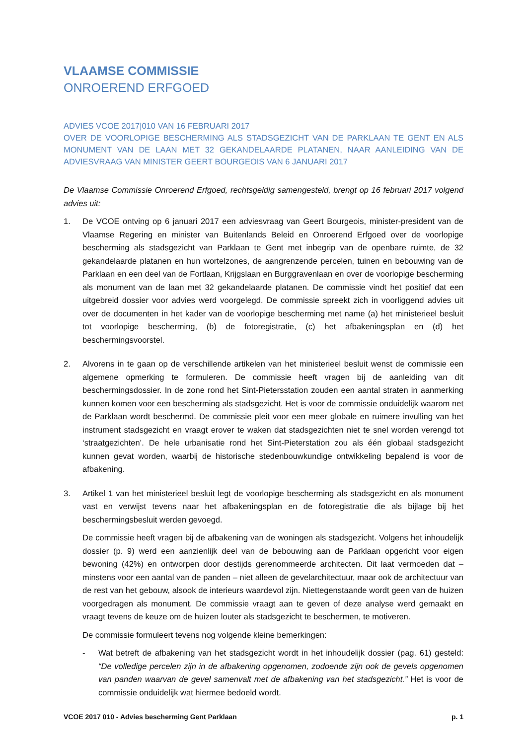VLAAMSE COMMISSIE
ONROEREND ERFGOED
ADVIES VCOE 2017|010 VAN 16 FEBRUARI 2017
OVER DE VOORLOPIGE BESCHERMING ALS STADSGEZICHT VAN DE PARKLAAN TE GENT EN ALS MONUMENT VAN DE LAAN MET 32 GEKANDELAARDE PLATANEN, NAAR AANLEIDING VAN DE ADVIESVRAAG VAN MINISTER GEERT BOURGEOIS VAN 6 JANUARI 2017
De Vlaamse Commissie Onroerend Erfgoed, rechtsgeldig samengesteld, brengt op 16 februari 2017 volgend advies uit:
1. De VCOE ontving op 6 januari 2017 een adviesvraag van Geert Bourgeois, minister-president van de Vlaamse Regering en minister van Buitenlands Beleid en Onroerend Erfgoed over de voorlopige bescherming als stadsgezicht van Parklaan te Gent met inbegrip van de openbare ruimte, de 32 gekandelaarde platanen en hun wortelzones, de aangrenzende percelen, tuinen en bebouwing van de Parklaan en een deel van de Fortlaan, Krijgslaan en Burggravenlaan en over de voorlopige bescherming als monument van de laan met 32 gekandelaarde platanen. De commissie vindt het positief dat een uitgebreid dossier voor advies werd voorgelegd. De commissie spreekt zich in voorliggend advies uit over de documenten in het kader van de voorlopige bescherming met name (a) het ministerieel besluit tot voorlopige bescherming, (b) de fotoregistratie, (c) het afbakeningsplan en (d) het beschermingsvoorstel.
2. Alvorens in te gaan op de verschillende artikelen van het ministerieel besluit wenst de commissie een algemene opmerking te formuleren. De commissie heeft vragen bij de aanleiding van dit beschermingsdossier. In de zone rond het Sint-Pietersstation zouden een aantal straten in aanmerking kunnen komen voor een bescherming als stadsgezicht. Het is voor de commissie onduidelijk waarom net de Parklaan wordt beschermd. De commissie pleit voor een meer globale en ruimere invulling van het instrument stadsgezicht en vraagt erover te waken dat stadsgezichten niet te snel worden verengd tot ‘straatgezichten’. De hele urbanisatie rond het Sint-Pieterstation zou als één globaal stadsgezicht kunnen gevat worden, waarbij de historische stedenbouwkundige ontwikkeling bepalend is voor de afbakening.
3. Artikel 1 van het ministerieel besluit legt de voorlopige bescherming als stadsgezicht en als monument vast en verwijst tevens naar het afbakeningsplan en de fotoregistratie die als bijlage bij het beschermingsbesluit werden gevoegd.
De commissie heeft vragen bij de afbakening van de woningen als stadsgezicht. Volgens het inhoudelijk dossier (p. 9) werd een aanzienlijk deel van de bebouwing aan de Parklaan opgericht voor eigen bewoning (42%) en ontworpen door destijds gerenommeerde architecten. Dit laat vermoeden dat – minstens voor een aantal van de panden – niet alleen de gevelarchitectuur, maar ook de architectuur van de rest van het gebouw, alsook de interieurs waardevol zijn. Niettegenstaande wordt geen van de huizen voorgedragen als monument. De commissie vraagt aan te geven of deze analyse werd gemaakt en vraagt tevens de keuze om de huizen louter als stadsgezicht te beschermen, te motiveren.
De commissie formuleert tevens nog volgende kleine bemerkingen:
- Wat betreft de afbakening van het stadsgezicht wordt in het inhoudelijk dossier (pag. 61) gesteld: “De volledige percelen zijn in de afbakening opgenomen, zodoende zijn ook de gevels opgenomen van panden waarvan de gevel samenvalt met de afbakening van het stadsgezicht.” Het is voor de commissie onduidelijk wat hiermee bedoeld wordt.
VCOE 2017 010 - Advies bescherming Gent Parklaan p. 1